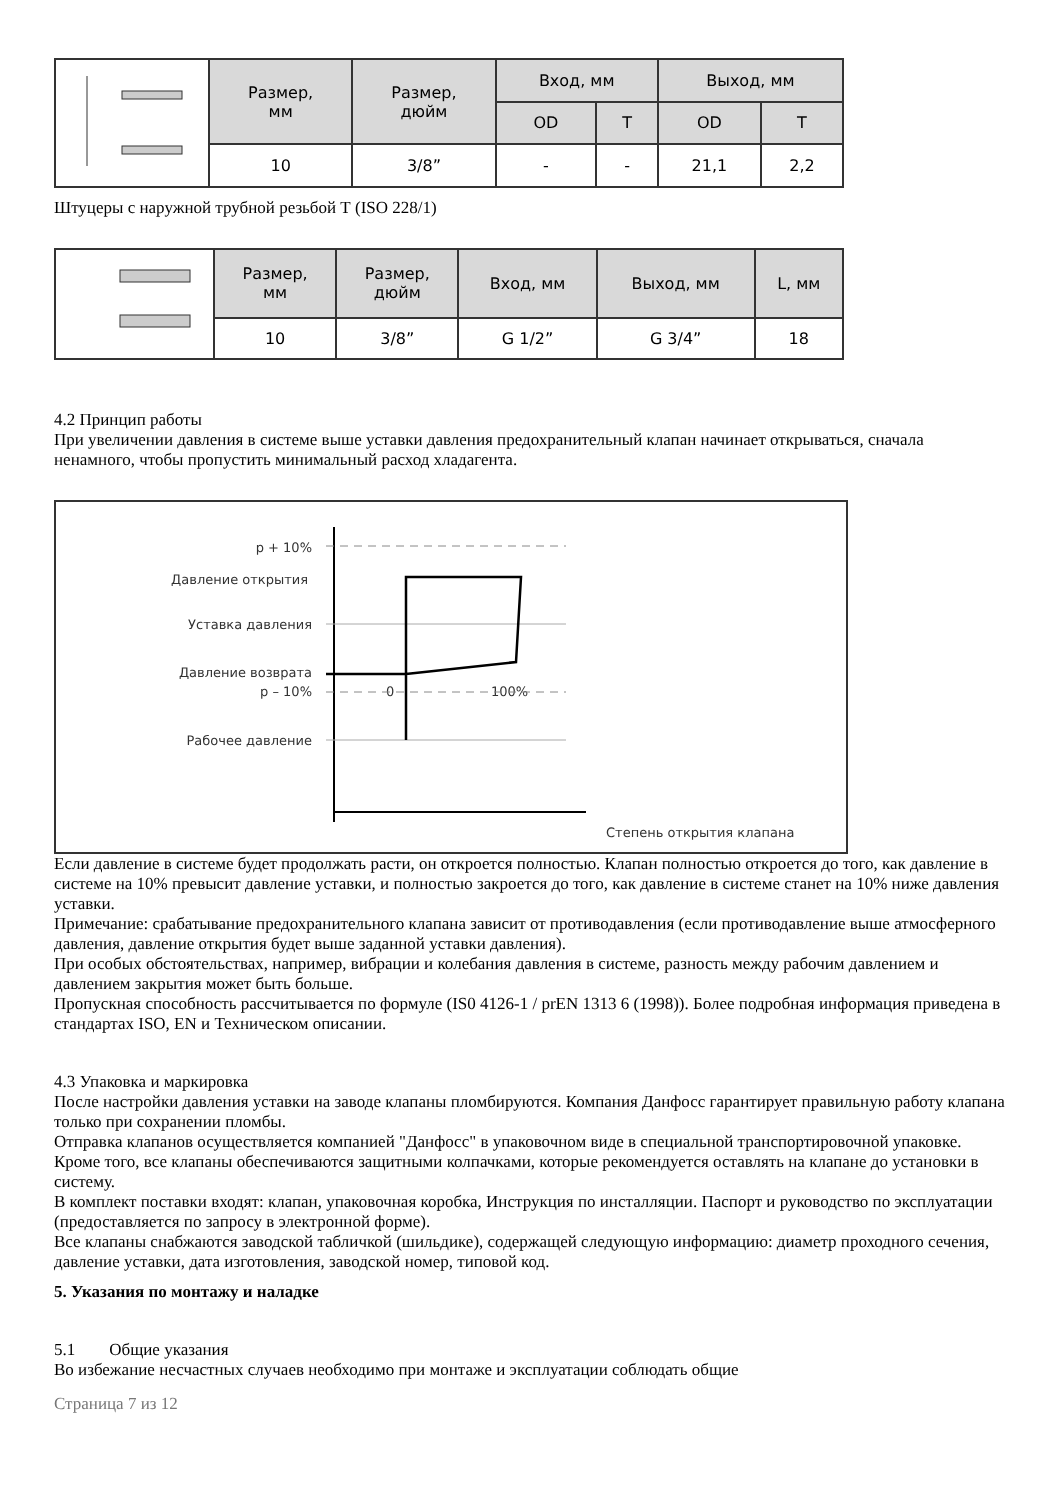| | Размер, мм | Размер, дюйм | Вход, мм | | Выход, мм | |
| | | | OD | T | OD | T |
| | 10 | 3/8” | - | - | 21,1 | 2,2 |
Штуцеры с наружной трубной резьбой Т (ISO 228/1)
| | Размер, мм | Размер, дюйм | Вход, мм | Выход, мм | L, мм |
| | 10 | 3/8” | G 1/2” | G 3/4” | 18 |
4.2 Принцип работы
При увеличении давления в системе выше уставки давления предохранительный клапан начинает открываться, сначала ненамного, чтобы пропустить минимальный расход хладагента.
p + 10%
Давление открытия
Уставка давления
Давление возврата
p – 10%
Рабочее давление
Степень открытия клапана
0
100%
Если давление в системе будет продолжать расти, он откроется полностью. Клапан полностью откроется до того, как давление в системе на 10% превысит давление уставки, и полностью закроется до того, как давление в системе станет на 10% ниже давления уставки.
Примечание: срабатывание предохранительного клапана зависит от противодавления (если противодавление выше атмосферного давления, давление открытия будет выше заданной уставки давления).
При особых обстоятельствах, например, вибрации и колебания давления в системе, разность между рабочим давлением и давлением закрытия может быть больше.
Пропускная способность рассчитывается по формуле (IS0 4126-1 / prEN 1313 6 (1998)). Более подробная информация приведена в стандартах ISO, EN и Техническом описании.
4.3 Упаковка и маркировка
После настройки давления уставки на заводе клапаны пломбируются. Компания Данфосс гарантирует правильную работу клапана только при сохранении пломбы.
Отправка клапанов осуществляется компанией "Данфосс" в упаковочном виде в специальной транспортировочной упаковке. Кроме того, все клапаны обеспечиваются защитными колпачками, которые рекомендуется оставлять на клапане до установки в систему.
В комплект поставки входят: клапан, упаковочная коробка, Инструкция по инсталляции. Паспорт и руководство по эксплуатации (предоставляется по запросу в электронной форме).
Все клапаны снабжаются заводской табличкой (шильдике), содержащей следующую информацию: диаметр проходного сечения, давление уставки, дата изготовления, заводской номер, типовой код.
5. Указания по монтажу и наладке
5.1 Общие указания
Во избежание несчастных случаев необходимо при монтаже и эксплуатации соблюдать общие
Страница 7 из 12